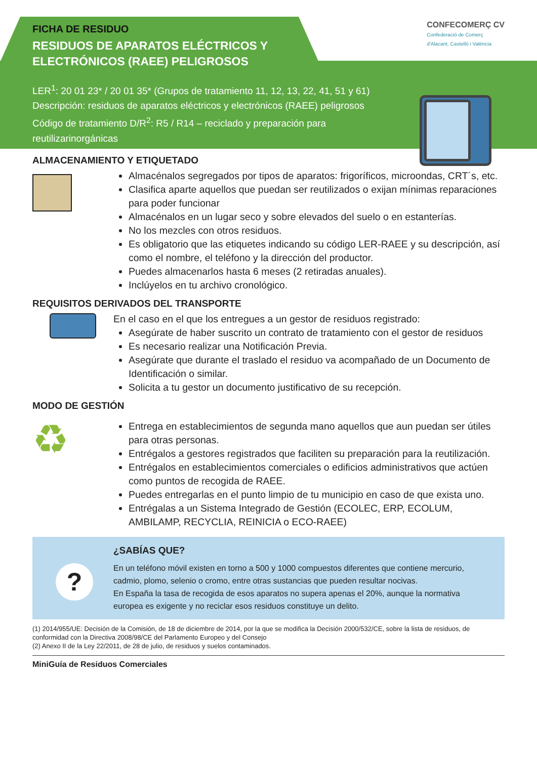CONFECOMERÇ CV
Confederació de Comerç
d'Alacant, Castelló i València
FICHA DE RESIDUO
RESIDUOS DE APARATOS ELÉCTRICOS Y ELECTRÓNICOS (RAEE) PELIGROSOS
LER<sup>1</sup>: 20 01 23* / 20 01 35* (Grupos de tratamiento 11, 12, 13, 22, 41, 51 y 61)
Descripción: residuos de aparatos eléctricos y electrónicos (RAEE) peligrosos
Código de tratamiento D/R<sup>2</sup>: R5 / R14 – reciclado y preparación para
reutilizarinorgánicas
ALMACENAMIENTO Y ETIQUETADO
Almacénalos segregados por tipos de aparatos: frigoríficos, microondas, CRT´s, etc.
Clasifica aparte aquellos que puedan ser reutilizados o exijan mínimas reparaciones para poder funcionar
Almacénalos en un lugar seco y sobre elevados del suelo o en estanterías.
No los mezcles con otros residuos.
Es obligatorio que las etiquetes indicando su código LER-RAEE y su descripción, así como el nombre, el teléfono y la dirección del productor.
Puedes almacenarlos hasta 6 meses (2 retiradas anuales).
Inclúyelos en tu archivo cronológico.
REQUISITOS DERIVADOS DEL TRANSPORTE
En el caso en el que los entregues a un gestor de residuos registrado:
Asegúrate de haber suscrito un contrato de tratamiento con el gestor de residuos
Es necesario realizar una Notificación Previa.
Asegúrate que durante el traslado el residuo va acompañado de un Documento de Identificación o similar.
Solicita a tu gestor un documento justificativo de su recepción.
MODO DE GESTIÓN
♻
Entrega en establecimientos de segunda mano aquellos que aun puedan ser útiles para otras personas.
Entrégalos a gestores registrados que faciliten su preparación para la reutilización.
Entrégalos en establecimientos comerciales o edificios administrativos que actúen como puntos de recogida de RAEE.
Puedes entregarlas en el punto limpio de tu municipio en caso de que exista uno.
Entrégalas a un Sistema Integrado de Gestión (ECOLEC, ERP, ECOLUM, AMBILAMP, RECYCLIA, REINICIA o ECO-RAEE)
?
¿SABÍAS QUE?
En un teléfono móvil existen en torno a 500 y 1000 compuestos diferentes que contiene mercurio, cadmio, plomo, selenio o cromo, entre otras sustancias que pueden resultar nocivas.
En España la tasa de recogida de esos aparatos no supera apenas el 20%, aunque la normativa europea es exigente y no reciclar esos residuos constituye un delito.
(1) 2014/955/UE: Decisión de la Comisión, de 18 de diciembre de 2014, por la que se modifica la Decisión 2000/532/CE, sobre la lista de residuos, de conformidad con la Directiva 2008/98/CE del Parlamento Europeo y del Consejo
(2) Anexo II de la Ley 22/2011, de 28 de julio, de residuos y suelos contaminados.
MiniGuía de Residuos Comerciales